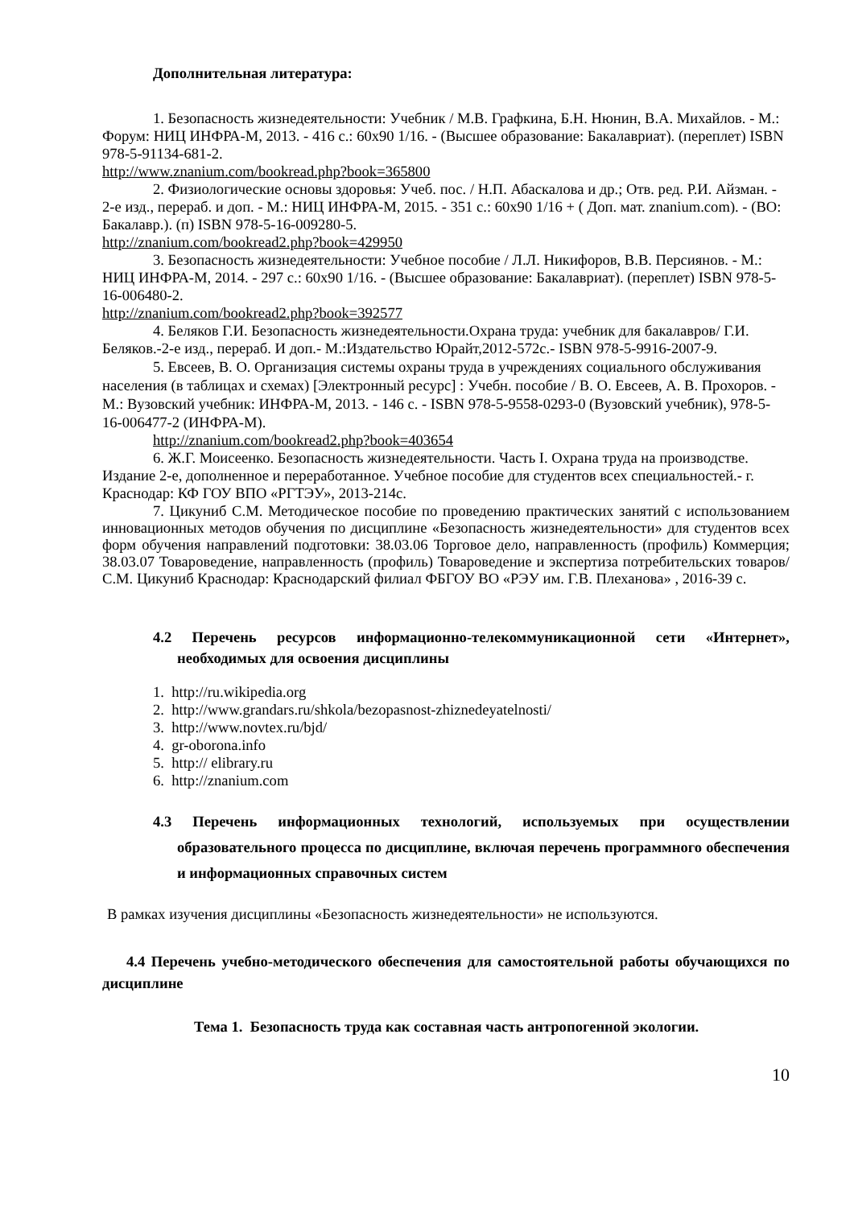Дополнительная литература:
1. Безопасность жизнедеятельности: Учебник / М.В. Графкина, Б.Н. Нюнин, В.А. Михайлов. - М.: Форум: НИЦ ИНФРА-М, 2013. - 416 с.: 60x90 1/16. - (Высшее образование: Бакалавриат). (переплет) ISBN 978-5-91134-681-2.
http://www.znanium.com/bookread.php?book=365800
2. Физиологические основы здоровья: Учеб. пос. / Н.П. Абаскалова и др.; Отв. ред. Р.И. Айзман. - 2-е изд., перераб. и доп. - М.: НИЦ ИНФРА-М, 2015. - 351 с.: 60x90 1/16 + ( Доп. мат. znanium.com). - (ВО: Бакалавр.). (п) ISBN 978-5-16-009280-5.
http://znanium.com/bookread2.php?book=429950
3. Безопасность жизнедеятельности: Учебное пособие / Л.Л. Никифоров, В.В. Персиянов. - М.: НИЦ ИНФРА-М, 2014. - 297 с.: 60x90 1/16. - (Высшее образование: Бакалавриат). (переплет) ISBN 978-5-16-006480-2.
http://znanium.com/bookread2.php?book=392577
4. Беляков Г.И. Безопасность жизнедеятельности.Охрана труда: учебник для бакалавров/ Г.И. Беляков.-2-е изд., перераб. И доп.- М.:Издательство Юрайт,2012-572с.- ISBN 978-5-9916-2007-9.
5. Евсеев, В. О. Организация системы охраны труда в учреждениях социального обслуживания населения (в таблицах и схемах) [Электронный ресурс] : Учебн. пособие / В. О. Евсеев, А. В. Прохоров. - М.: Вузовский учебник: ИНФРА-М, 2013. - 146 с. - ISBN 978-5-9558-0293-0 (Вузовский учебник), 978-5-16-006477-2 (ИНФРА-М).
http://znanium.com/bookread2.php?book=403654
6. Ж.Г. Моисеенко. Безопасность жизнедеятельности. Часть I. Охрана труда на производстве. Издание 2-е, дополненное и переработанное. Учебное пособие для студентов всех специальностей.- г. Краснодар: КФ ГОУ ВПО «РГТЭУ», 2013-214с.
7. Цикуниб С.М. Методическое пособие по проведению практических занятий с использованием инновационных методов обучения по дисциплине «Безопасность жизнедеятельности» для студентов всех форм обучения направлений подготовки: 38.03.06 Торговое дело, направленность (профиль) Коммерция; 38.03.07 Товароведение, направленность (профиль) Товароведение и экспертиза потребительских товаров/ С.М. Цикуниб Краснодар: Краснодарский филиал ФБГОУ ВО «РЭУ им. Г.В. Плеханова» , 2016-39 с.
4.2 Перечень ресурсов информационно-телекоммуникационной сети «Интернет», необходимых для освоения дисциплины
1. http://ru.wikipedia.org
2. http://www.grandars.ru/shkola/bezopasnost-zhiznedeyatelnosti/
3. http://www.novtex.ru/bjd/
4. gr-oborona.info
5. http:// elibrary.ru
6. http://znanium.com
4.3 Перечень информационных технологий, используемых при осуществлении образовательного процесса по дисциплине, включая перечень программного обеспечения и информационных справочных систем
В рамках изучения дисциплины «Безопасность жизнедеятельности» не используются.
4.4 Перечень учебно-методического обеспечения для самостоятельной работы обучающихся по дисциплине
Тема 1. Безопасность труда как составная часть антропогенной экологии.
10